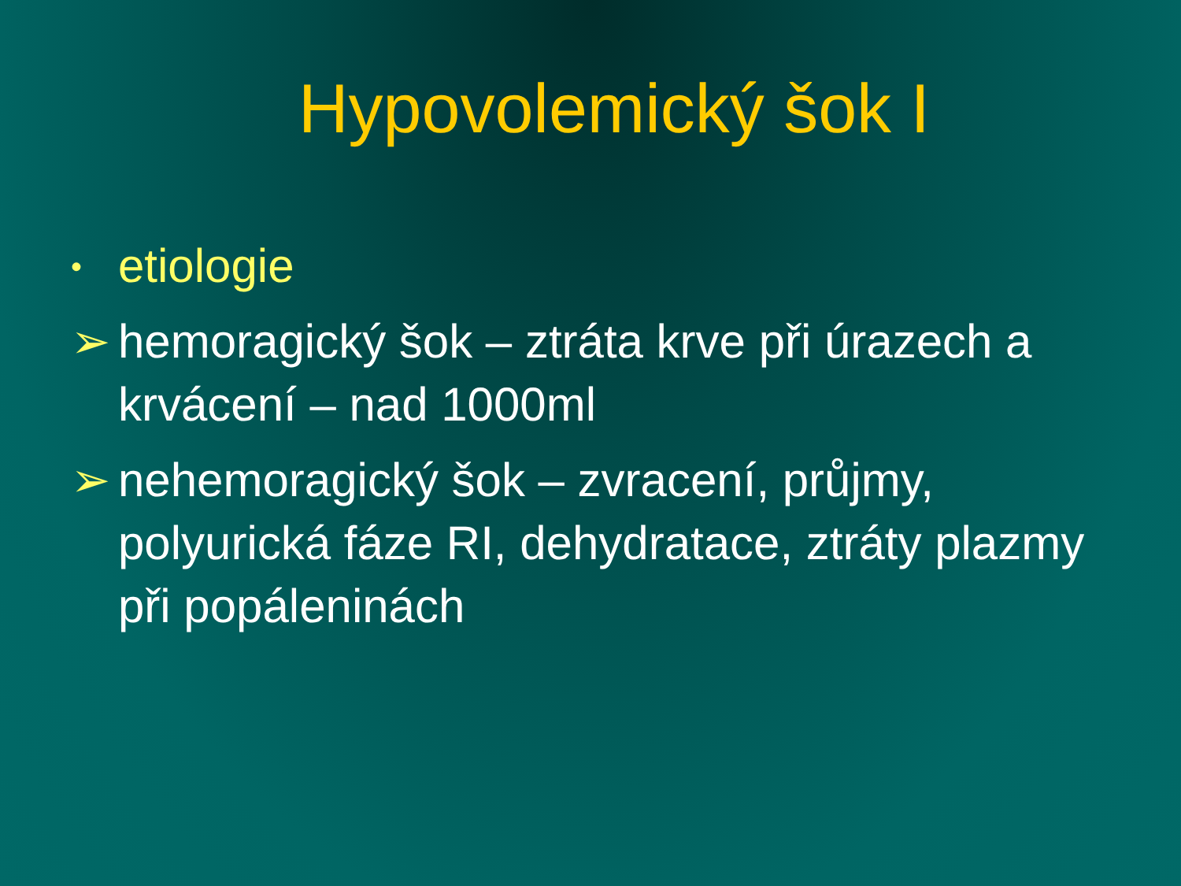Hypovolemický šok I
• etiologie
➢ hemoragický šok – ztráta krve při úrazech a krvácení – nad 1000ml
➢ nehemoragický šok – zvracení, průjmy, polyurická fáze RI, dehydratace, ztráty plazmy při popáleninách